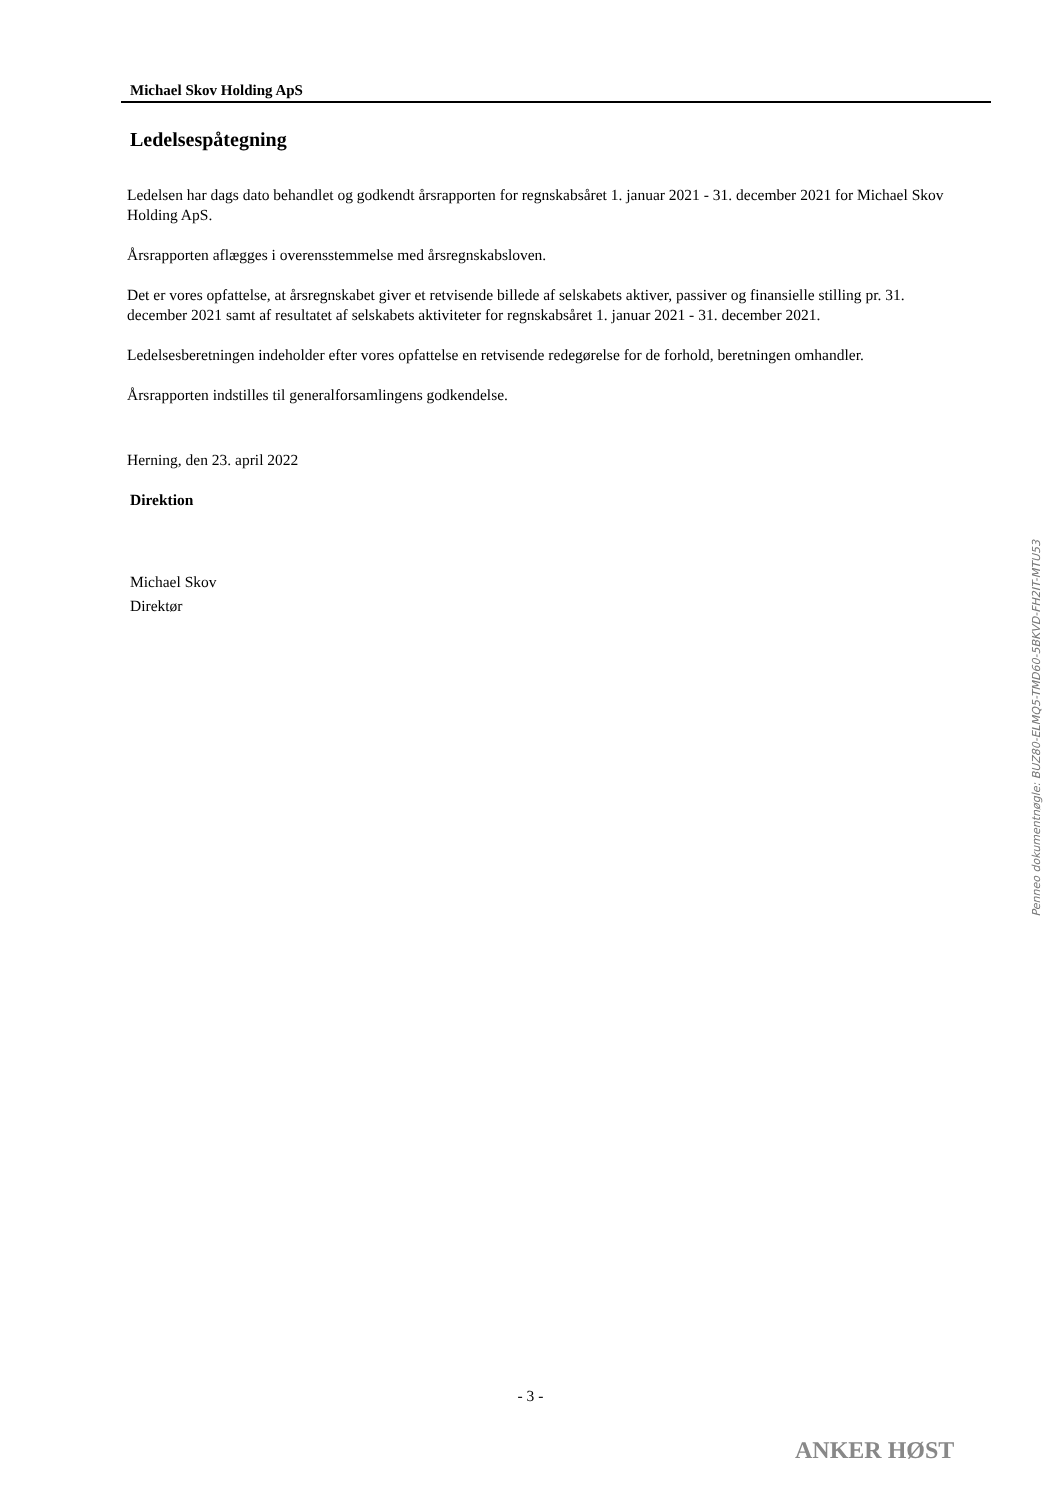Michael Skov Holding ApS
Ledelsespåtegning
Ledelsen har dags dato behandlet og godkendt årsrapporten for regnskabsåret 1. januar 2021 - 31. december 2021 for Michael Skov Holding ApS.
Årsrapporten aflægges i overensstemmelse med årsregnskabsloven.
Det er vores opfattelse, at årsregnskabet giver et retvisende billede af selskabets aktiver, passiver og finansielle stilling pr. 31. december 2021 samt af resultatet af selskabets aktiviteter for regnskabsåret 1. januar 2021 - 31. december 2021.
Ledelsesberetningen indeholder efter vores opfattelse en retvisende redegørelse for de forhold, beretningen omhandler.
Årsrapporten indstilles til generalforsamlingens godkendelse.
Herning, den 23. april 2022
Direktion
Michael Skov
Direktør
Penneo dokumentnøgle: BUZ80-ELMQ5-TMD60-5BKVD-FH2IT-MTU53
- 3 -
ANKER HØST